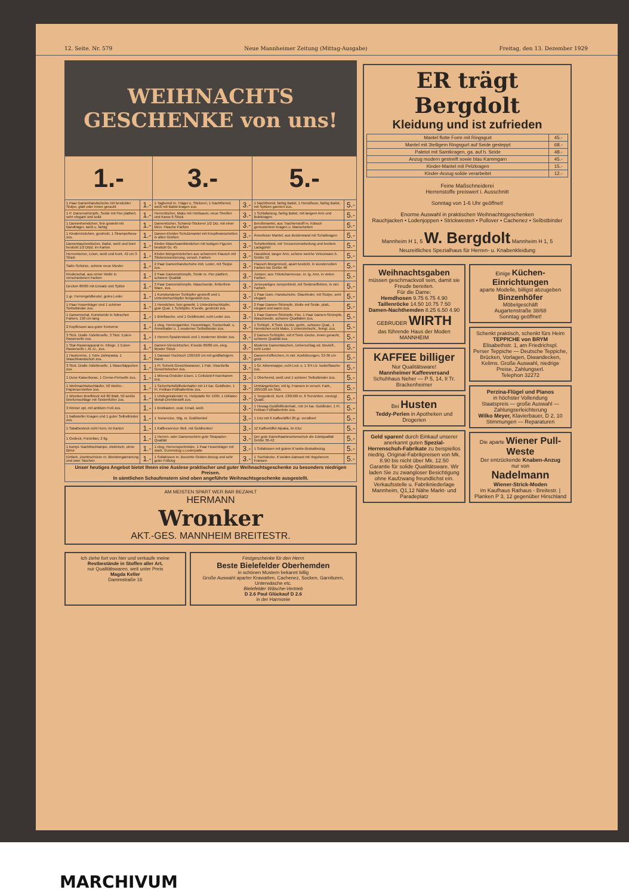12. Seite. Nr. 579 Neue Mannheimer Zeitung (Mittag-Ausgabe) Freitag, den 13. Dezember 1929
WEIHNACHTS GESCHENKE von uns!
| 1.- | | 3.- | | 5.- | |
| --- | --- | --- | --- | --- | --- |
| 1 Paar Damenhandschuhe mit bestickter Stulpe, glatt oder innen gerauht | 1.- | 1 Taghemd m. Träger u. Stickerei, 1 Nachthemd, weiß mit Batist-kragen zus. | 3.- | 1 Nachthemd, farbig Batist, 1 Hemdhose, farbig Batist, mit Spitzen garniert zus. | 5.- |
| 1 P. Damenstrümpfe, Seide mit Flor plattiert, sehr elegant und solid | 1.- | Herrentücher, Mako mit Hohlsaum, neue Streifen und Karos 6 Stück | 3.- | 1 Schlafanzug, farbig Batist, mit langem Arm und Bubikragen | 5.- |
| 1 Damenhemdchen, fein gewebt mit Bandträger, weiß u. farbig | 1.- | Damentücher, Schweiz-Stickerei 1/2 Dtz. mit einer klein. Flasche Parfüm | 3.- | Berufsmantel, aus Trachtenstoff m. hübsch gemustertem Kragen u. Manschetten | 5.- |
| 1 Kinderröckchen, gestrickt, 1 Strampelhose zus. | 1.- | Damen-Kleider-Schulzmantel mit Knopfmanschetten in allen Größen | 3.- | Ärmelloser Mantel, aus Beiderwand mit Schalkragen | 5.- |
| Damentaschentücher, Batist, weiß und bunt bestickt 1/2 Dtzd. im Karton | 1.- | Kinder-Waschsamtkleidchen mit lustigen Figuren bestickt Gr. 45 | 3.- | Schottenkleid, mit Tressenverarbeitung und breitem Lackgürtel | 5.- |
| Herrentücher, Linon, weiß und bunt, 42 cm 3 Stück | 1.- | Kinder-Morgenröckchen aus schwerem Flausch mit Stickereiverzierung, versch. Farben | 3.- | Hauskleid, langer Arm, schöne weiche Velourware b. Größe 52 | 5.- |
| Satin-Schürze, schöne neue Muster | 1.- | 2 Paar Damenhandschuhe imit. Leder, mit Stulpe zus. | 3.- | Flausch-Morgenrock, apart bestickt, in wundervollen Farben bis Größe 48 | 5.- |
| Kinderschal, aus reiner Wolle in verschiedenen Farben | 1.- | 2 Paar Damenstrümpfe, Seide m. Flor plattiert, schwere Qualität | 3.- | Jumper, aus Trikotcharmeuse, m. lg. Arm, in vielen Farben | 5.- |
| Decken 80/80 mit Einsatz und Spitze | 1.- | 3 Paar Damenstrümpfe, Waschseide, fehlerfreie Ware, zus. | 3.- | Jerseyartiges Jumperkleid, mit Seideneffekten, in viel. Farben | 5.- |
| 1 gr. Herrengeldbeutel, gutes Leder | 1.- | 1 Kunstseidener Schlüpfer gestreift und 1 Unterziehschlüpfer feingewebt zus. | 3.- | 1 Paar Dam.-Handschuhe, Glacéleder, mit Stulpe, sehr elegant | 5.- |
| 1 Paar Hosenträger und 1 schöner Selbstbinder zus. | 1.- | 1 Hemdchen, fein gewebt, 1 Unterziehschlüpfer, gute Qual. 1 Schlüpfer, K'seide, gestrickt zus. | 3.- | 2 Paar Damen-Strümpfe, Wolle mit Seide, platt., elegant und warm zus. | 5.- |
| 1 Damenschal, Kunstseide in hübschen Farben, 150 cm lang | 1.- | 1 Brieftasche, und 1 Geldbeutel, echt Leder zus. | 3.- | 1 Paar Damen-Strümpfe, Flor, 1 Paar Damen-Strümpfe, Waschseide, schwere Qualitäten zus. | 5.- |
| 2 Kopfkissen aus guter Kretonne | 1.- | 1 eleg. Herrengarnitur, Hosenträger, Sockenhalt. u. Ärmelhalter u. 1 moderner Selbstbinder zus. | 3.- | 1 Schlüpf., K'Seid. Decke, gerbt., schwere Qual., 1 Hemdchen echt Mako, 1 Unterziehschl., feingt. zus. | 5.- |
| 3 Stck. Dralle-Toiletteseife, 3 Stck. Eulen-Rasierseife zus. | 1.- | 1 Herren-Spazierstock und 1 moderner Binder zus. | 3.- | 2 Damen-Schlüpfer, mit K'Seid.-Decke, innen gerauht, schwere Qualität zus. | 5.- |
| 1 Star-Rasierapparat m. Klinge, 1 Eulen-Rasierseife i. Al.-D., zus. | 1.- | Damen-Vierecktücher, K'seide 80/80 cm, eleg. Muster Stück | 3.- | Moderne Damentaschen, Ueberschlag od. Beutelf., echt Leder | 5.- |
| 1 Hautcreme, 1 Tube Zahnpasta, 1 Waschhandschuh zus. | 1.- | 1 Damast-Tischtuch 130/160 cm mit goldfarbigem Rand | 3.- | Damen-Köfferchen, in viel. Ausführungen, 33-36 cm groß | 5.- |
| 3 Stck. Dralle-Toiletteseife, 1 Waschläppchen zus. | 1.- | 1 Fl. Scherk-Gesichtswasser, 1 Pak. Visa-Bella Gesichtstücher zus. | 3.- | 1 Gr. Aktenmappe, echt Led. u. 1 3/4 Ltr. Isolierflasche zus. | 5.- |
| 1 Dose Kaiserborax, 1 Creme-Perlseife zus. | 1.- | 1 Mirena-Ondulier-Eisen, 1 Celluloid-Frisierkamm zus. | 3.- | 1 Oberhemd, weiß und 1 schöner Selbstbinder zus. | 5.- |
| 1 Weihnachtstischläufer, 50 Weihn.-Papierservietten zus. | 1.- | 1 Sicherheitsfüllfederhalter mit 14 kar. Goldfeder, 1 Fl. Pelikan-Füllhaltertinte zus. | 3.- | Umhängetücher, mit lg. Fransen in versch. Farb., 100/100 cm Stck. | 5.- |
| 1 Wronker-Briefblock mit 80 Blatt, 50 weiße Briefumschläge mit Seidenfutter zus. | 1.- | 1 Umlegekalender m. Holzplatte für 1930, 1 Diktator-Metall-Drehbleistift zus. | 3.- | 1 Teegedeck, bunt, 130/160 m. 6 Servietten, vorzügl. Qualit. | 5.- |
| 3 Römer opt. mit antikem Fuß zus. | 1.- | 1 Brotkasten, oval, Email, weiß | 3.- | 1 Hewag-Goldfüllfederhalt., mit 14 kar. Goldfeder, 1 Fl. Pelikan Füllhaltertinte zus. | 5.- |
| 1 halbsteifer Kragen und 1 guter Selbstbinder zus. | 1.- | 1 Teeservice, 5tlg. m. Goldhenkel | 3.- | 1 Etui mit 6 Kaffeelöffel 20 gr. versilbert | 5.- |
| 1 Salatbesteck echt Horn, im Karton | 1.- | 1 Kaffeeservice 9teil. mit Goldhenkel | 3.- | 12 Kaffeelöffel Alpaka, im Etui | 5.- |
| 1 Gedeck, Porzellan, 2 tlg. | 1.- | 1 Herren- oder Damenschirm gute Strapazier-Qualität | 3.- | Der gute Kamelhaarteschenschuh die Edelqualität Größe 36-42 | 5.- |
| 1 kompl. Nachttischlampe, elektrisch, ohne Birne | 1.- | 1 eleg. Herrensportmütze, 1 Paar Hosenträger mit stark. Gummizug u.Lederpatte | 3.- | 1 Sofakissen mit gutem K'seide-Brokatbezug | 5.- |
| Einfarb. Zephirschürze m. Blendengarnierung und zwei Taschen | 1.- | 1 Sofakissen m. Bourette-Seiden-Bezug und sehr guter Füllung | 3.- | 1 Tischdecke, K'seiden-Damast mit ringsherum Fransen | 5.- |
| Unser heutiges Angebot bietet Ihnen eine Auslese praktischer und guter Weihnachtsgeschenke zu besonders niedrigen Preisen. In sämtlichen Schaufenstern sind oben angeführte Weihnachtsgeschenke ausgestellt. | | | | | |
AM MEISTEN SPART WER BAR BEZAHLT
HERMANN
Wronker
AKT.-GES. MANNHEIM BREITESTR.
Ich ziehe fort von hier und verkaufe meine
Restbestände in Stoffen aller Art,
nur Qualitätswaren, weit unter Preis
Magda Keller
Dammstraße 16
Festgeschenke für den Herrn
Beste Bielefelder Oberhemden
in schönen Mustern bekannt billig
Große Auswahl aparter Krawatten, Cachenez, Socken, Garnituren, Unterwäsche etc.
Bielefelder Wäsche-Vertrieb
D 2.6 Paul Glückauf D 2.6
in der Harmonie
ER trägt Bergdolt
Kleidung und ist zufrieden
| Mantel flotte Form mit Ringsgurt | 45.- |
| Mantel mit 3teiligem Ringsgurt auf Seide gesteppt | 68.- |
| Paletot mit Samtkragen, ga. auf h. Seide | 48.- |
| Anzug modern gestreift sowie blau Kammgarn | 45.- |
| Kinder-Mantel mit Pelzkragen | 15.- |
| Kinder-Anzug solide verarbeitet | 12.- |
Feine Maßschneiderei
Herrenstoffe preiswert i. Ausschnitt
Sonntag von 1-6 Uhr geöffnet!
Enorme Auswahl in praktischen Weihnachtsgeschenken
Rauchjacken • Lodenjoppen • Strickwesten • Pullover • Cachenez • Selbstbinder
Mannheim H 1, 5 W. Bergdolt Mannheim H 1, 5
Neuzeitliches Spezialhaus für Herren- u. Knabenkleidung
Weihnachtsgaben
müssen geschmackvoll sein, damit sie Freude bereiten.
Für die Dame:
Hemdhosen 9.75 6.75 4.90
Taillenröcke 14.50 10.75 7.50
Damen-Nachthemden 8.25 6.50 4.90
GEBRUDER WIRTH
das führende Haus der Moden
MANNHEIM
KAFFEE billiger
Nur Qualitätsware!
Mannheimer Kaffeeversand
Schuhhaus Neher — P 5, 14, II Tr. Brackenheimer
Bei Husten
Teddy-Perlen in Apotheken und Drogerien
Geld sparen! durch Einkauf unserer anerkannt guten Spezial-Herrenschuh-Fabrikate zu beispiellos niedrig. Original-Fabrikpreisen von Mk. 8.90 bis nicht über Mk. 12.50
Garantie für solide Qualitätsware. Wir laden Sie zu zwangloser Besichtigung ohne Kaufzwang freundlichst ein. Verkaufsstelle u. Fabrikniederlage Mannheim, Q1,12 Nähe Markt- und Paradeplatz
Einige Küchen-Einrichtungen
aparte Modelle, billigst abzugeben
Binzenhöfer
Möbelgeschäft
Augartenstraße 38/68
Sonntag geöffnet!
Schenkt praktisch, schenkt fürs Heim
TEPPICHE von BRYM
Elisabethstr. 1, am Friedrichspl.
Perser Teppiche — Deutsche Teppiche, Brücken, Vorlagen, Diwandecken, Kelims. Große Auswahl, niedrige Preise, Zahlungserl.
Telephon 32272
Perzina-Flügel und Pianos
in höchster Vollendung
Staatspreis — große Auswahl — Zahlungserleichterung
Wilko Meyer, Klavierbauer, D 2, 10
Stimmungen — Reparaturen
Die aparte Wiener Pull-Weste
Der entzückende Knaben-Anzug
nur von
Nadelmann
Wiener-Strick-Moden
im Kaufhaus Rathaus - Breitestr. | Planken P 3, 12 gegenüber Hirschland
MARCHIVUM